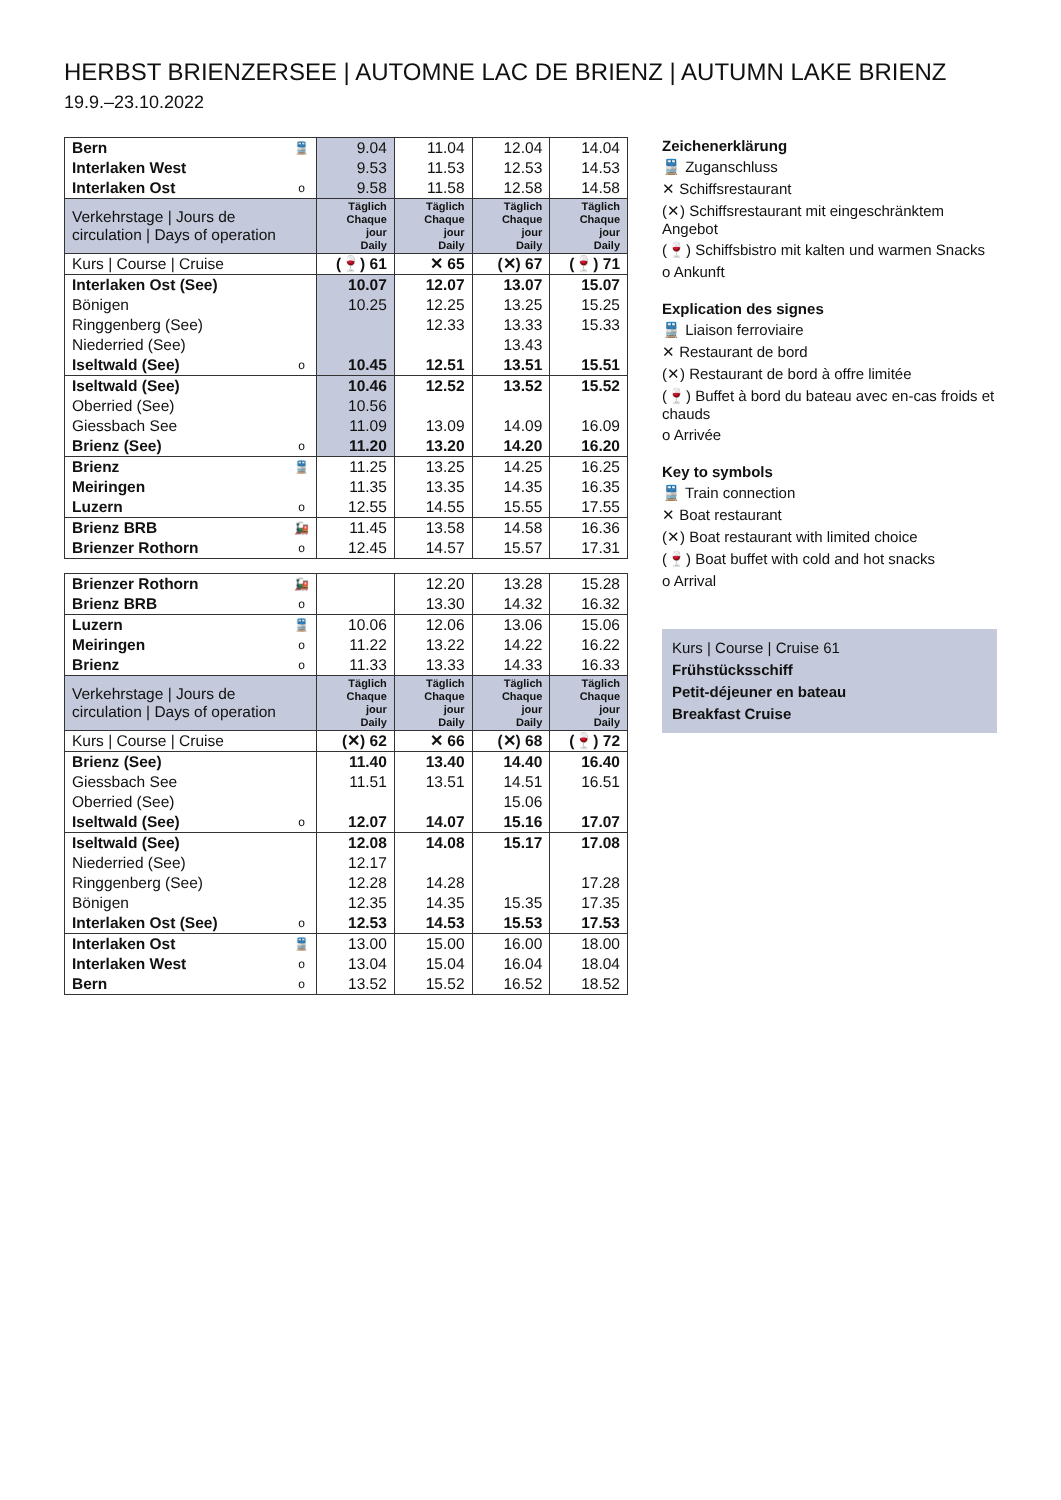HERBST BRIENZERSEE | AUTOMNE LAC DE BRIENZ | AUTUMN LAKE BRIENZ
19.9.–23.10.2022
| Bern | 🚆 | 9.04 | 11.04 | 12.04 | 14.04 |
| Interlaken West | | 9.53 | 11.53 | 12.53 | 14.53 |
| Interlaken Ost | o | 9.58 | 11.58 | 12.58 | 14.58 |
| Verkehrstage / Jours de circulation / Days of operation | | Täglich Chaque jour Daily | Täglich Chaque jour Daily | Täglich Chaque jour Daily | Täglich Chaque jour Daily |
| Kurs / Course / Cruise | | (🍷) 61 | ✕ 65 | (✕) 67 | (🍷) 71 |
| Interlaken Ost (See) | | 10.07 | 12.07 | 13.07 | 15.07 |
| Bönigen | | 10.25 | 12.25 | 13.25 | 15.25 |
| Ringgenberg (See) | | | 12.33 | 13.33 | 15.33 |
| Niederried (See) | | | | 13.43 | |
| Iseltwald (See) | o | 10.45 | 12.51 | 13.51 | 15.51 |
| Iseltwald (See) | | 10.46 | 12.52 | 13.52 | 15.52 |
| Oberried (See) | | 10.56 | | | |
| Giessbach See | | 11.09 | 13.09 | 14.09 | 16.09 |
| Brienz (See) | o | 11.20 | 13.20 | 14.20 | 16.20 |
| Brienz | 🚆 | 11.25 | 13.25 | 14.25 | 16.25 |
| Meiringen | | 11.35 | 13.35 | 14.35 | 16.35 |
| Luzern | o | 12.55 | 14.55 | 15.55 | 17.55 |
| Brienz BRB | 🚂 | 11.45 | 13.58 | 14.58 | 16.36 |
| Brienzer Rothorn | o | 12.45 | 14.57 | 15.57 | 17.31 |
| Brienzer Rothorn | 🚂 | | 12.20 | 13.28 | 15.28 |
| Brienz BRB | o | | 13.30 | 14.32 | 16.32 |
| Luzern | 🚆 | 10.06 | 12.06 | 13.06 | 15.06 |
| Meiringen | o | 11.22 | 13.22 | 14.22 | 16.22 |
| Brienz | o | 11.33 | 13.33 | 14.33 | 16.33 |
| Verkehrstage / Jours de circulation / Days of operation | | Täglich Chaque jour Daily | Täglich Chaque jour Daily | Täglich Chaque jour Daily | Täglich Chaque jour Daily |
| Kurs / Course / Cruise | | (✕) 62 | ✕ 66 | (✕) 68 | (🍷) 72 |
| Brienz (See) | | 11.40 | 13.40 | 14.40 | 16.40 |
| Giessbach See | | 11.51 | 13.51 | 14.51 | 16.51 |
| Oberried (See) | | | | 15.06 | |
| Iseltwald (See) | o | 12.07 | 14.07 | 15.16 | 17.07 |
| Iseltwald (See) | | 12.08 | 14.08 | 15.17 | 17.08 |
| Niederried (See) | | 12.17 | | | |
| Ringgenberg (See) | | 12.28 | 14.28 | | 17.28 |
| Bönigen | | 12.35 | 14.35 | 15.35 | 17.35 |
| Interlaken Ost (See) | o | 12.53 | 14.53 | 15.53 | 17.53 |
| Interlaken Ost | 🚆 | 13.00 | 15.00 | 16.00 | 18.00 |
| Interlaken West | o | 13.04 | 15.04 | 16.04 | 18.04 |
| Bern | o | 13.52 | 15.52 | 16.52 | 18.52 |
Zeichenerklärung
🚆 Zuganschluss
✕ Schiffsrestaurant
(✕) Schiffsrestaurant mit eingeschränktem Angebot
(🍷) Schiffsbistro mit kalten und warmen Snacks
o Ankunft
Explication des signes
🚆 Liaison ferroviaire
✕ Restaurant de bord
(✕) Restaurant de bord à offre limitée
(🍷) Buffet à bord du bateau avec en-cas froids et chauds
o Arrivée
Key to symbols
🚆 Train connection
✕ Boat restaurant
(✕) Boat restaurant with limited choice
(🍷) Boat buffet with cold and hot snacks
o Arrival
Kurs | Course | Cruise 61
Frühstücksschiff
Petit-déjeuner en bateau
Breakfast Cruise